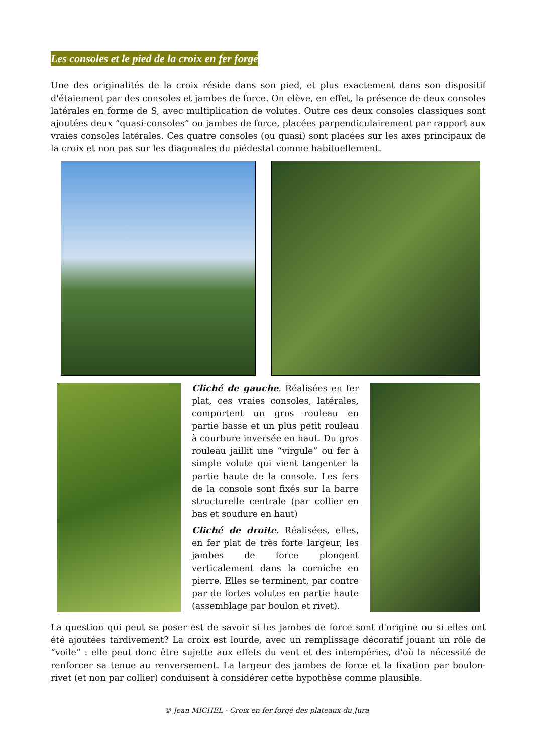Les consoles et le pied de la croix en fer forgé
Une des originalités de la croix réside dans son pied, et plus exactement dans son dispositif d'étaiement par des consoles et jambes de force. On elève, en effet, la présence de deux consoles latérales en forme de S, avec multiplication de volutes. Outre ces deux consoles classiques sont ajoutées deux “quasi-consoles” ou jambes de force, placées parpendiculairement par rapport aux vraies consoles latérales. Ces quatre consoles (ou quasi) sont placées sur les axes principaux de la croix et non pas sur les diagonales du piédestal comme habituellement.
Cliché de gauche. Réalisées en fer plat, ces vraies consoles, latérales, comportent un gros rouleau en partie basse et un plus petit rouleau à courbure inversée en haut. Du gros rouleau jaillit une “virgule” ou fer à simple volute qui vient tangenter la partie haute de la console. Les fers de la console sont fixés sur la barre structurelle centrale (par collier en bas et soudure en haut)
Cliché de droite. Réalisées, elles, en fer plat de très forte largeur, les jambes de force plongent verticalement dans la corniche en pierre. Elles se terminent, par contre par de fortes volutes en partie haute (assemblage par boulon et rivet).
La question qui peut se poser est de savoir si les jambes de force sont d'origine ou si elles ont été ajoutées tardivement? La croix est lourde, avec un remplissage décoratif jouant un rôle de “voile” : elle peut donc être sujette aux effets du vent et des intempéries, d'où la nécessité de renforcer sa tenue au renversement. La largeur des jambes de force et la fixation par boulon-rivet (et non par collier) conduisent à considérer cette hypothèse comme plausible.
© Jean MICHEL - Croix en fer forgé des plateaux du Jura